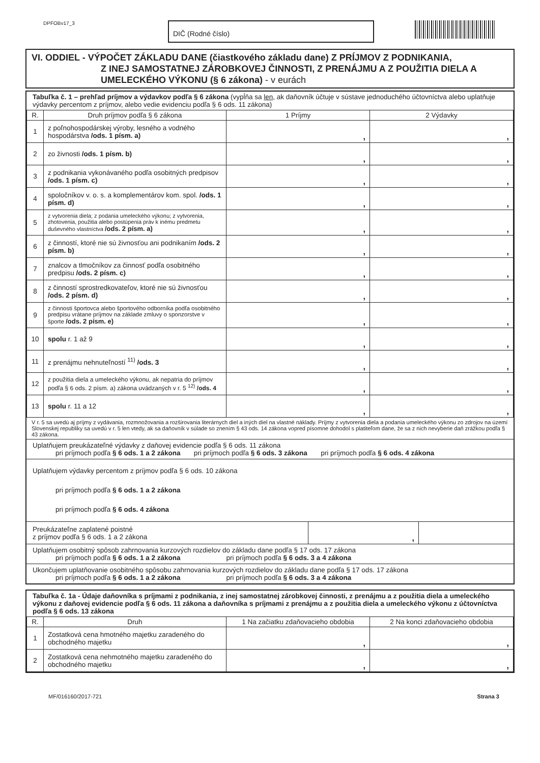DPFOBv17_3
DIČ (Rodné číslo)
VI. ODDIEL - VÝPOČET ZÁKLADU DANE (čiastkového základu dane) Z PRÍJMOV Z PODNIKANIA,
Z INEJ SAMOSTATNEJ ZÁROBKOVEJ ČINNOSTI, Z PRENÁJMU A Z POUŽITIA DIELA A UMELECKÉHO VÝKONU (§ 6 zákona) - v eurách
Tabuľka č. 1 – prehľad príjmov a výdavkov podľa § 6 zákona (vypĺňa sa len, ak daňovník účtuje v sústave jednoduchého účtovníctva alebo uplatňuje výdavky percentom z príjmov, alebo vedie evidenciu podľa § 6 ods. 11 zákona)
| R. | Druh príjmov podľa § 6 zákona | 1 Príjmy | 2 Výdavky |
| --- | --- | --- | --- |
| 1 | z poľnohospodárskej výroby, lesného a vodného hospodárstva /ods. 1 písm. a) | , | , |
| 2 | zo živnosti /ods. 1 písm. b) | , | , |
| 3 | z podnikania vykonávaného podľa osobitných predpisov /ods. 1 písm. c) | , | , |
| 4 | spoločníkov v. o. s. a komplementárov kom. spol. /ods. 1 písm. d) | , | , |
| 5 | z vytvorenia diela; z podania umeleckého výkonu; z vytvorenia, zhotovenia, použitia alebo postúpenia práv k inému predmetu duševného vlastníctva /ods. 2 písm. a) | , | , |
| 6 | z činností, ktoré nie sú živnosťou ani podnikaním /ods. 2 písm. b) | , | , |
| 7 | znalcov a tlmočníkov za činnosť podľa osobitného predpisu /ods. 2 písm. c) | , | , |
| 8 | z činností sprostredkovateľov, ktoré nie sú živnosťou /ods. 2 písm. d) | , | , |
| 9 | z činnosti športovca alebo športového odborníka podľa osobitného predpisu vrátane príjmov na základe zmluvy o sponzorstve v športe /ods. 2 písm. e) | , | , |
| 10 | spolu r. 1 až 9 | , | , |
| 11 | z prenájmu nehnuteľností <sup>11)</sup> /ods. 3 | , | , |
| 12 | z použitia diela a umeleckého výkonu, ak nepatria do príjmov podľa § 6 ods. 2 písm. a) zákona uvádzaných v r. 5 <sup>12)</sup> /ods. 4 | , | , |
| 13 | spolu r. 11 a 12 | , | , |
V r. 5 sa uvedú aj príjmy z vydávania, rozmnožovania a rozširovania literárnych diel a iných diel na vlastné náklady. Príjmy z vytvorenia diela a podania umeleckého výkonu zo zdrojov na území Slovenskej republiky sa uvedú v r. 5 len vtedy, ak sa daňovník v súlade so znením § 43 ods. 14 zákona vopred písomne dohodol s platiteľom dane, že sa z nich nevyberie daň zrážkou podľa § 43 zákona.
Uplatňujem preukázateľné výdavky z daňovej evidencie podľa § 6 ods. 11 zákona
pri príjmoch podľa § 6 ods. 1 a 2 zákona pri príjmoch podľa § 6 ods. 3 zákona pri príjmoch podľa § 6 ods. 4 zákona
Uplatňujem výdavky percentom z príjmov podľa § 6 ods. 10 zákona
pri príjmoch podľa § 6 ods. 1 a 2 zákona
pri príjmoch podľa § 6 ods. 4 zákona
| Preukázateľne zaplatené poistné z príjmov podľa § 6 ods. 1 a 2 zákona | , | |
Uplatňujem osobitný spôsob zahrnovania kurzových rozdielov do základu dane podľa § 17 ods. 17 zákona
pri príjmoch podľa § 6 ods. 1 a 2 zákona pri príjmoch podľa § 6 ods. 3 a 4 zákona
Ukončujem uplatňovanie osobitného spôsobu zahrnovania kurzových rozdielov do základu dane podľa § 17 ods. 17 zákona
pri príjmoch podľa § 6 ods. 1 a 2 zákona pri príjmoch podľa § 6 ods. 3 a 4 zákona
Tabuľka č. 1a - Údaje daňovníka s príjmami z podnikania, z inej samostatnej zárobkovej činnosti, z prenájmu a z použitia diela a umeleckého výkonu z daňovej evidencie podľa § 6 ods. 11 zákona a daňovníka s príjmami z prenájmu a z použitia diela a umeleckého výkonu z účtovníctva podľa § 6 ods. 13 zákona
| R. | Druh | 1 Na začiatku zdaňovacieho obdobia | 2 Na konci zdaňovacieho obdobia |
| --- | --- | --- | --- |
| 1 | Zostatková cena hmotného majetku zaradeného do obchodného majetku | , | , |
| 2 | Zostatková cena nehmotného majetku zaradeného do obchodného majetku | , | , |
MF/016160/2017-721 Strana 3